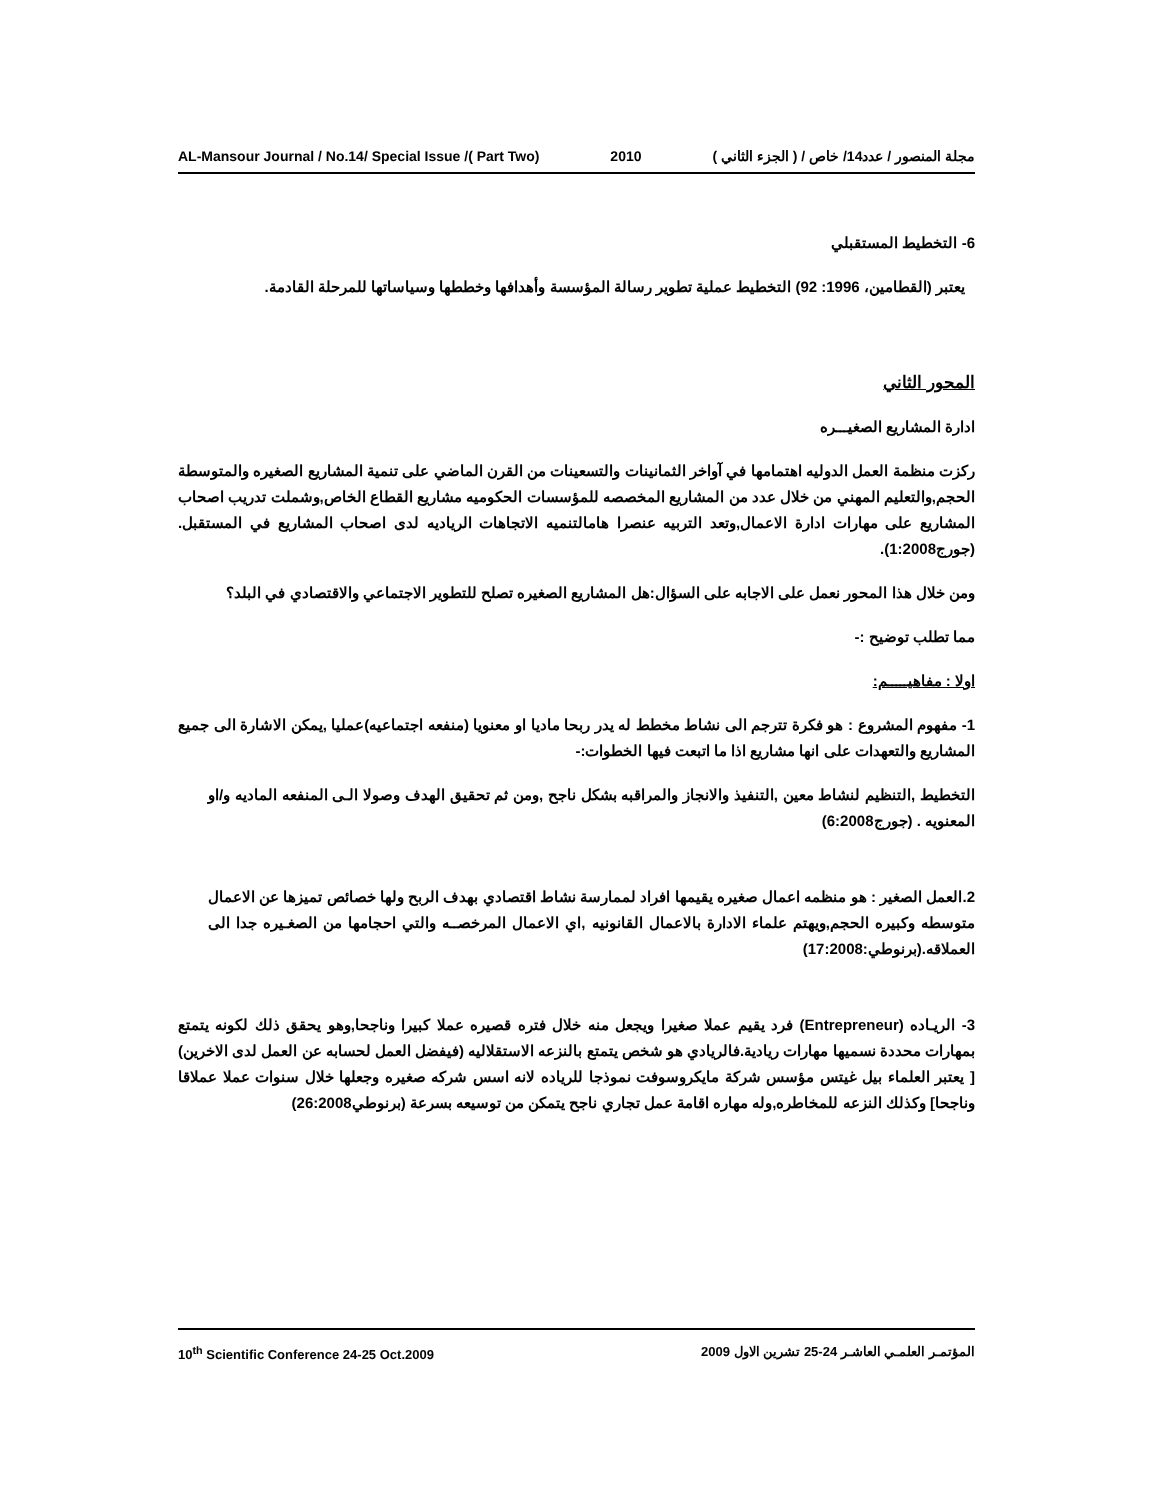AL-Mansour Journal / No.14/ Special Issue /( Part Two) 2010 مجلة المنصور / عدد14/ خاص / ( الجزء الثاني )
6- التخطيط المستقبلي
يعتبر (القطامين، 1996: 92) التخطيط عملية تطوير رسالة المؤسسة وأهدافها وخططها وسياساتها للمرحلة القادمة.
المحور الثاني
ادارة المشاريع الصغيـــره
ركزت منظمة العمل الدوليه اهتمامها في آواخر الثمانينات والتسعينات من القرن الماضي على تنمية المشاريع الصغيره والمتوسطة الحجم,والتعليم المهني من خلال عدد من المشاريع المخصصه للمؤسسات الحكوميه مشاريع القطاع الخاص,وشملت تدريب اصحاب المشاريع على مهارات ادارة الاعمال,وتعد التربيه عنصرا هامالتنميه الاتجاهات الرياديه لدى اصحاب المشاريع في المستقبل.(جورج1:2008).
ومن خلال هذا المحور نعمل على الاجابه على السؤال:هل المشاريع الصغيره تصلح للتطوير الاجتماعي والاقتصادي في البلد؟
مما تطلب توضيح :-
اولا : مفاهيـــــم:
1- مفهوم المشروع : هو فكرة تترجم الى نشاط مخطط له يدر ربحا ماديا او معنويا (منفعه اجتماعيه)عمليا ,يمكن الاشارة الى جميع المشاريع والتعهدات على انها مشاريع اذا ما اتبعت فيها الخطوات:-
التخطيط ,التنظيم لنشاط معين ,التنفيذ والانجاز والمراقبه بشكل ناجح ,ومن ثم تحقيق الهدف وصولا الـى المنفعه الماديه و/او المعنويه . (جورج6:2008)
2.العمل الصغير : هو منظمه اعمال صغيره يقيمها افراد لممارسة نشاط اقتصادي بهدف الربح ولها خصائص تميزها عن الاعمال متوسطه وكبيره الحجم,ويهتم علماء الادارة بالاعمال القانونيه ,اي الاعمال المرخصــه والتي احجامها من الصغـيره جدا الى العملاقه.(برنوطي:17:2008)
3- الريـاده (Entrepreneur) فرد يقيم عملا صغيرا ويجعل منه خلال فتره قصيره عملا كبيرا وناجحا,وهو يحقق ذلك لكونه يتمتع بمهارات محددة نسميها مهارات ريادية.فالريادي هو شخص يتمتع بالنزعه الاستقلاليه (فيفضل العمل لحسابه عن العمل لدى الاخرين)[ يعتبر العلماء بيل غيتس مؤسس شركة مايكروسوفت نموذجا للرياده لانه اسس شركه صغيره وجعلها خلال سنوات عملا عملاقا وناجحا] وكذلك النزعه للمخاطره,وله مهاره اقامة عمل تجاري ناجح يتمكن من توسيعه بسرعة (برنوطي26:2008)
10<sup>th</sup> Scientific Conference 24-25 Oct.2009 المؤتمـر العلمـي العاشـر 24-25 تشرين الاول 2009